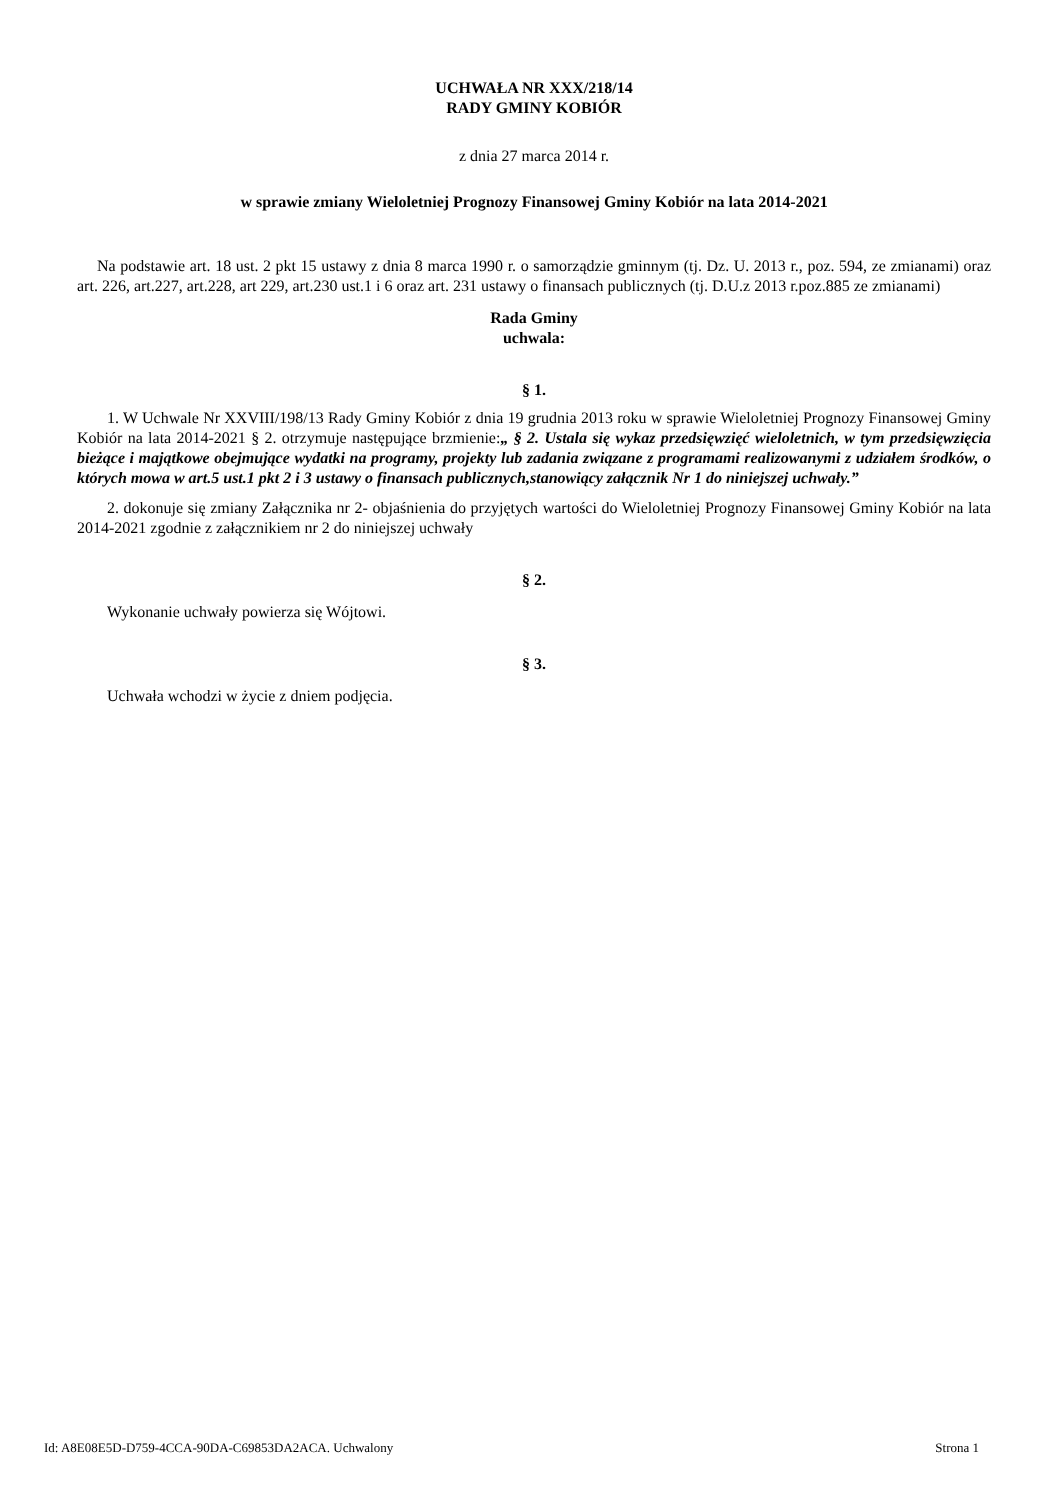UCHWAŁA NR XXX/218/14
RADY GMINY KOBIÓR
z dnia 27 marca 2014 r.
w sprawie zmiany Wieloletniej Prognozy Finansowej Gminy Kobiór na lata 2014-2021
Na podstawie art. 18 ust. 2 pkt 15 ustawy z dnia 8 marca 1990 r. o samorządzie gminnym (tj. Dz. U. 2013 r., poz. 594, ze zmianami) oraz art. 226, art.227, art.228, art 229, art.230 ust.1 i 6 oraz art. 231 ustawy o finansach publicznych (tj. D.U.z 2013 r.poz.885 ze zmianami)
Rada Gminy
uchwala:
§ 1.
1. W Uchwale Nr XXVIII/198/13 Rady Gminy Kobiór z dnia 19 grudnia 2013 roku w sprawie Wieloletniej Prognozy Finansowej Gminy Kobiór na lata 2014-2021 § 2. otrzymuje następujące brzmienie:„ § 2. Ustala się wykaz przedsięwzięć wieloletnich, w tym przedsięwzięcia bieżące i majątkowe obejmujące wydatki na programy, projekty lub zadania związane z programami realizowanymi z udziałem środków, o których mowa w art.5 ust.1 pkt 2 i 3 ustawy o finansach publicznych,stanowiący załącznik Nr 1 do niniejszej uchwały.”
2. dokonuje się zmiany Załącznika nr 2- objaśnienia do przyjętych wartości do Wieloletniej Prognozy Finansowej Gminy Kobiór na lata 2014-2021 zgodnie z załącznikiem nr 2 do niniejszej uchwały
§ 2.
Wykonanie uchwały powierza się Wójtowi.
§ 3.
Uchwała wchodzi w życie z dniem podjęcia.
Id: A8E08E5D-D759-4CCA-90DA-C69853DA2ACA. Uchwalony Strona 1